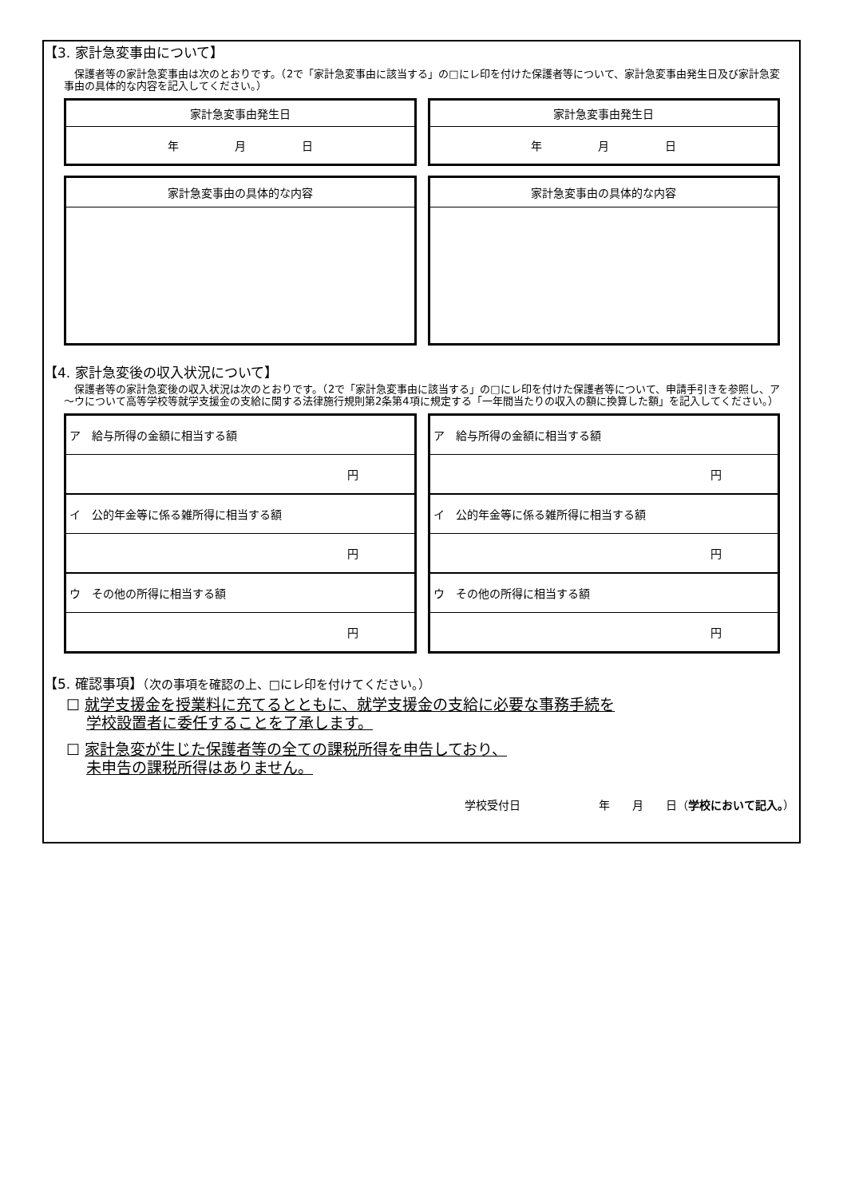【3. 家計急変事由について】
　保護者等の家計急変事由は次のとおりです。（2で「家計急変事由に該当する」の□にレ印を付けた保護者等について、家計急変事由発生日及び家計急変事由の具体的な内容を記入してください。）
| 家計急変事由発生日 |
| 年 月 日 |
| 家計急変事由発生日 |
| 年 月 日 |
| 家計急変事由の具体的な内容 |
| 家計急変事由の具体的な内容 |
【4. 家計急変後の収入状況について】
　保護者等の家計急変後の収入状況は次のとおりです。（2で「家計急変事由に該当する」の□にレ印を付けた保護者等について、申請手引きを参照し、ア～ウについて高等学校等就学支援金の支給に関する法律施行規則第2条第4項に規定する「一年間当たりの収入の額に換算した額」を記入してください。）
| ア 給与所得の金額に相当する額 |
| 円 |
| イ 公的年金等に係る雑所得に相当する額 |
| 円 |
| ウ その他の所得に相当する額 |
| 円 |
| ア 給与所得の金額に相当する額 |
| 円 |
| イ 公的年金等に係る雑所得に相当する額 |
| 円 |
| ウ その他の所得に相当する額 |
| 円 |
【5. 確認事項】（次の事項を確認の上、□にレ印を付けてください。）
☐ 就学支援金を授業料に充てるとともに、就学支援金の支給に必要な事務手続を
　 学校設置者に委任することを了承します。
☐ 家計急変が生じた保護者等の全ての課税所得を申告しており、
　 未申告の課税所得はありません。
学校受付日　　　　　　　年　　月　　日（学校において記入。）